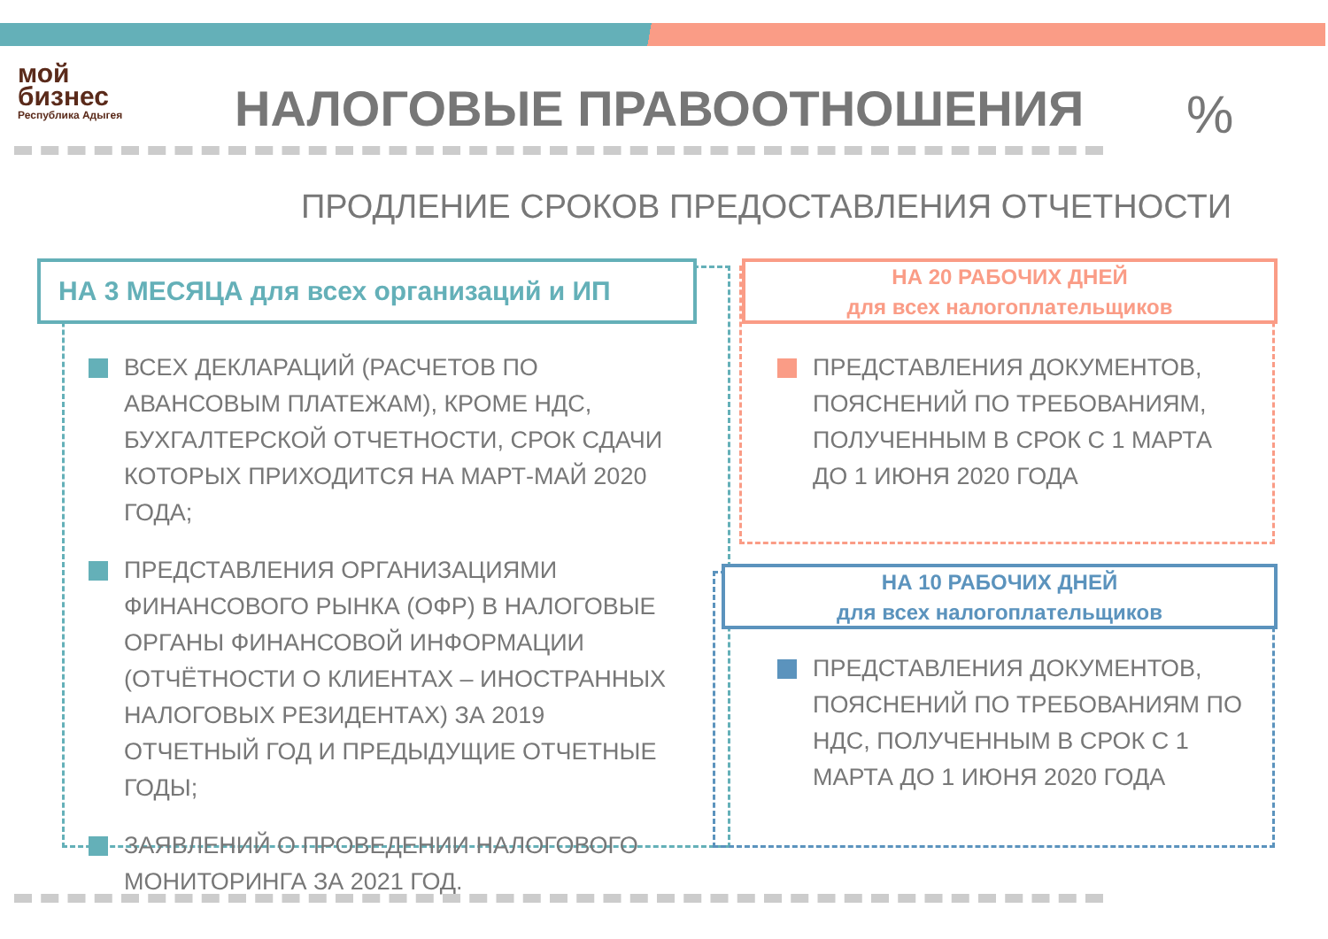мой
бизнес
Республика Адыгея
НАЛОГОВЫЕ ПРАВООТНОШЕНИЯ %
ПРОДЛЕНИЕ СРОКОВ ПРЕДОСТАВЛЕНИЯ ОТЧЕТНОСТИ
НА 3 МЕСЯЦА для всех организаций и ИП
ВСЕХ ДЕКЛАРАЦИЙ (РАСЧЕТОВ ПО АВАНСОВЫМ ПЛАТЕЖАМ), КРОМЕ НДС, БУХГАЛТЕРСКОЙ ОТЧЕТНОСТИ, СРОК СДАЧИ КОТОРЫХ ПРИХОДИТСЯ НА МАРТ-МАЙ 2020 ГОДА;
ПРЕДСТАВЛЕНИЯ ОРГАНИЗАЦИЯМИ ФИНАНСОВОГО РЫНКА (ОФР) В НАЛОГОВЫЕ ОРГАНЫ ФИНАНСОВОЙ ИНФОРМАЦИИ (ОТЧЁТНОСТИ О КЛИЕНТАХ – ИНОСТРАННЫХ НАЛОГОВЫХ РЕЗИДЕНТАХ) ЗА 2019 ОТЧЕТНЫЙ ГОД И ПРЕДЫДУЩИЕ ОТЧЕТНЫЕ ГОДЫ;
ЗАЯВЛЕНИЙ О ПРОВЕДЕНИИ НАЛОГОВОГО МОНИТОРИНГА ЗА 2021 ГОД.
НА 20 РАБОЧИХ ДНЕЙ
для всех налогоплательщиков
ПРЕДСТАВЛЕНИЯ ДОКУМЕНТОВ, ПОЯСНЕНИЙ ПО ТРЕБОВАНИЯМ, ПОЛУЧЕННЫМ В СРОК С 1 МАРТА ДО 1 ИЮНЯ 2020 ГОДА
НА 10 РАБОЧИХ ДНЕЙ
для всех налогоплательщиков
ПРЕДСТАВЛЕНИЯ ДОКУМЕНТОВ, ПОЯСНЕНИЙ ПО ТРЕБОВАНИЯМ ПО НДС, ПОЛУЧЕННЫМ В СРОК С 1 МАРТА ДО 1 ИЮНЯ 2020 ГОДА